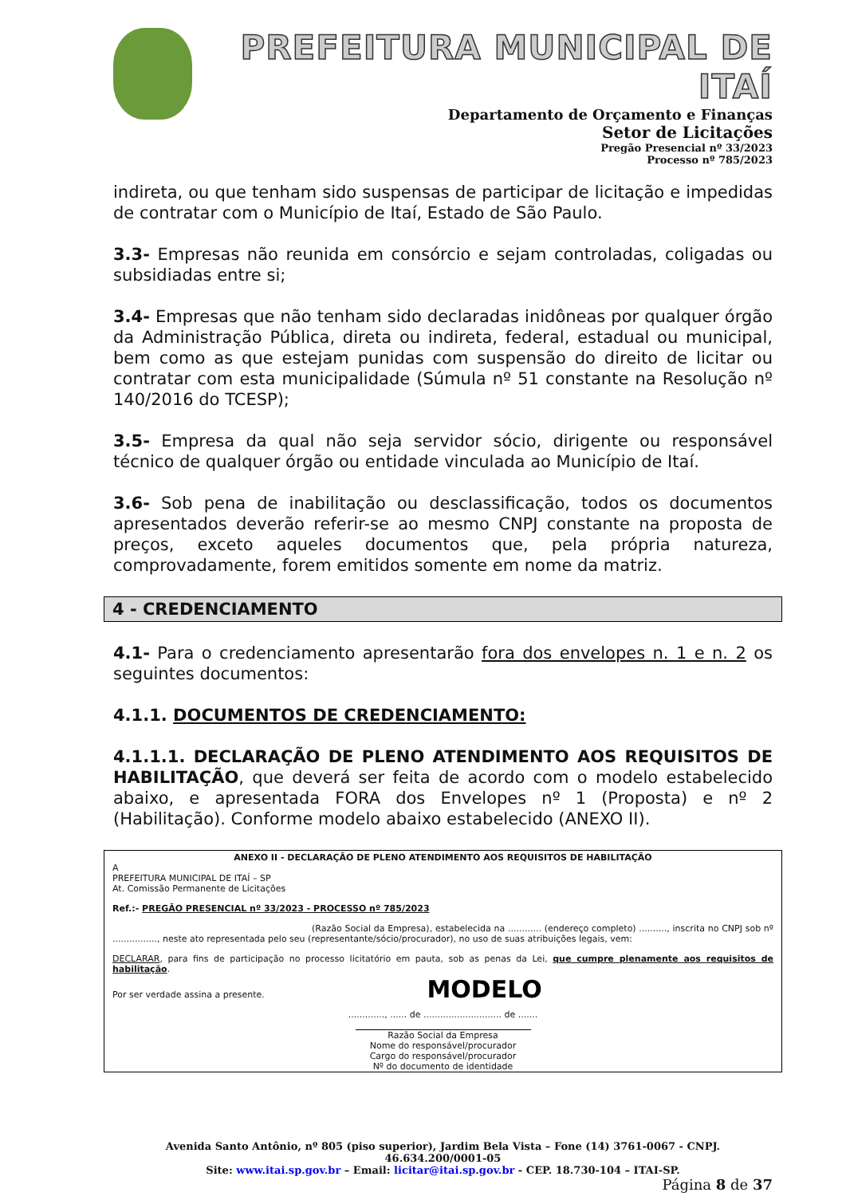PREFEITURA MUNICIPAL DE ITAÍ
Departamento de Orçamento e Finanças
Setor de Licitações
Pregão Presencial nº 33/2023
Processo nº 785/2023
indireta, ou que tenham sido suspensas de participar de licitação e impedidas de contratar com o Município de Itaí, Estado de São Paulo.
3.3- Empresas não reunida em consórcio e sejam controladas, coligadas ou subsidiadas entre si;
3.4- Empresas que não tenham sido declaradas inidôneas por qualquer órgão da Administração Pública, direta ou indireta, federal, estadual ou municipal, bem como as que estejam punidas com suspensão do direito de licitar ou contratar com esta municipalidade (Súmula nº 51 constante na Resolução nº 140/2016 do TCESP);
3.5- Empresa da qual não seja servidor sócio, dirigente ou responsável técnico de qualquer órgão ou entidade vinculada ao Município de Itaí.
3.6- Sob pena de inabilitação ou desclassificação, todos os documentos apresentados deverão referir-se ao mesmo CNPJ constante na proposta de preços, exceto aqueles documentos que, pela própria natureza, comprovadamente, forem emitidos somente em nome da matriz.
4 - CREDENCIAMENTO
4.1- Para o credenciamento apresentarão fora dos envelopes n. 1 e n. 2 os seguintes documentos:
4.1.1. DOCUMENTOS DE CREDENCIAMENTO:
4.1.1.1. DECLARAÇÃO DE PLENO ATENDIMENTO AOS REQUISITOS DE HABILITAÇÃO, que deverá ser feita de acordo com o modelo estabelecido abaixo, e apresentada FORA dos Envelopes nº 1 (Proposta) e nº 2 (Habilitação). Conforme modelo abaixo estabelecido (ANEXO II).
ANEXO II - DECLARAÇÃO DE PLENO ATENDIMENTO AOS REQUISITOS DE HABILITAÇÃO
A
PREFEITURA MUNICIPAL DE ITAÍ – SP
At. Comissão Permanente de Licitações
Ref.:- PREGÃO PRESENCIAL nº 33/2023 - PROCESSO nº 785/2023
(Razão Social da Empresa), estabelecida na ............ (endereço completo) .........., inscrita no CNPJ sob nº ................, neste ato representada pelo seu (representante/sócio/procurador), no uso de suas atribuições legais, vem:
DECLARAR, para fins de participação no processo licitatório em pauta, sob as penas da Lei, que cumpre plenamente aos requisitos de habilitação.
Por ser verdade assina a presente. MODELO
............., ...... de ............................ de .......
Razão Social da Empresa
Nome do responsável/procurador
Cargo do responsável/procurador
Nº do documento de identidade
Avenida Santo Antônio, nº 805 (piso superior), Jardim Bela Vista – Fone (14) 3761-0067 - CNPJ. 46.634.200/0001-05
Site: www.itai.sp.gov.br – Email: licitar@itai.sp.gov.br - CEP. 18.730-104 – ITAI-SP.
Página 8 de 37